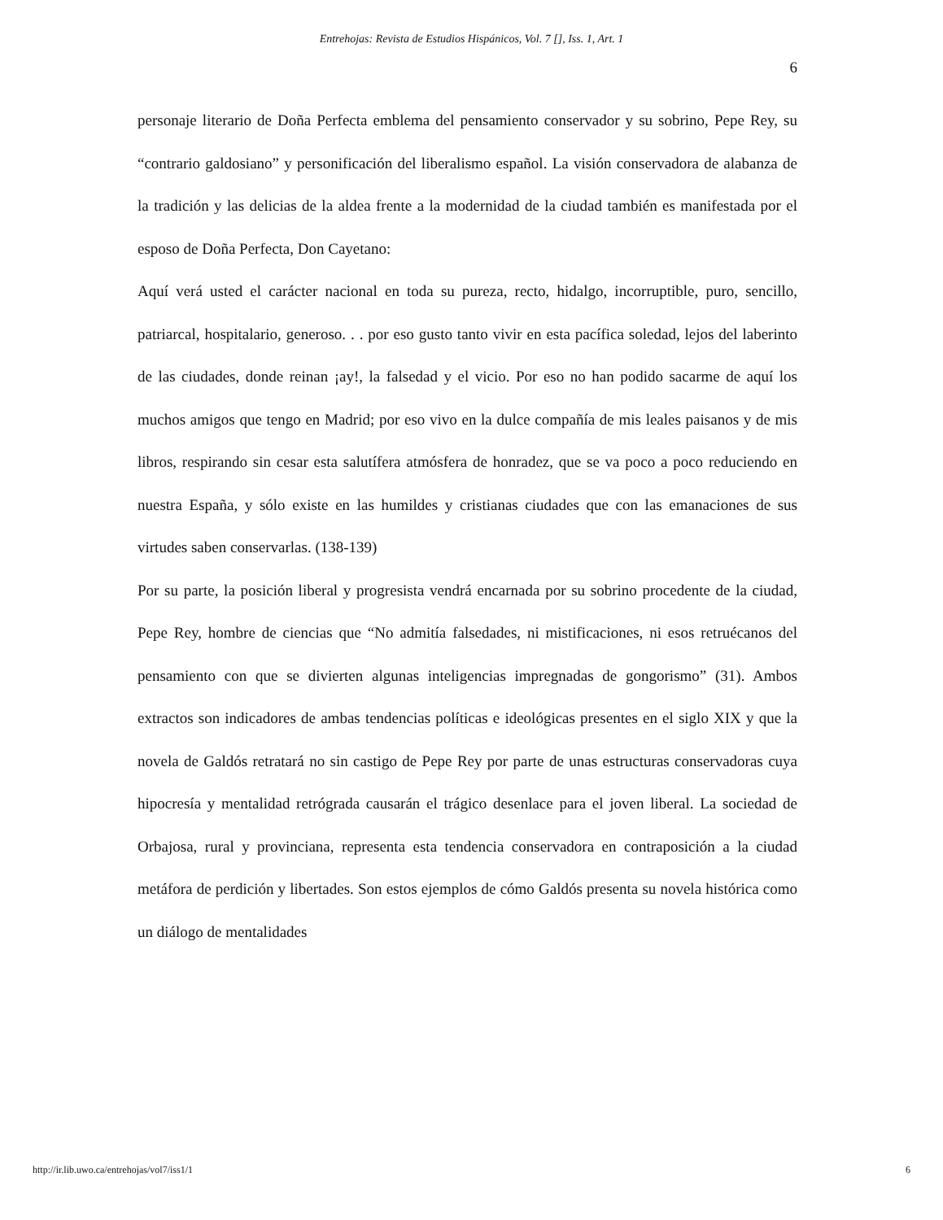Entrehojas: Revista de Estudios Hispánicos, Vol. 7 [], Iss. 1, Art. 1
6
personaje literario de Doña Perfecta emblema del pensamiento conservador y su sobrino, Pepe Rey, su “contrario galdosiano” y personificación del liberalismo español. La visión conservadora de alabanza de la tradición y las delicias de la aldea frente a la modernidad de la ciudad también es manifestada por el esposo de Doña Perfecta, Don Cayetano:
Aquí verá usted el carácter nacional en toda su pureza, recto, hidalgo, incorruptible, puro, sencillo, patriarcal, hospitalario, generoso. . . por eso gusto tanto vivir en esta pacífica soledad, lejos del laberinto de las ciudades, donde reinan ¡ay!, la falsedad y el vicio. Por eso no han podido sacarme de aquí los muchos amigos que tengo en Madrid; por eso vivo en la dulce compañía de mis leales paisanos y de mis libros, respirando sin cesar esta salutífera atmósfera de honradez, que se va poco a poco reduciendo en nuestra España, y sólo existe en las humildes y cristianas ciudades que con las emanaciones de sus virtudes saben conservarlas. (138-139)
Por su parte, la posición liberal y progresista vendrá encarnada por su sobrino procedente de la ciudad, Pepe Rey, hombre de ciencias que “No admitía falsedades, ni mistificaciones, ni esos retruécanos del pensamiento con que se divierten algunas inteligencias impregnadas de gongorismo” (31). Ambos extractos son indicadores de ambas tendencias políticas e ideológicas presentes en el siglo XIX y que la novela de Galdós retratará no sin castigo de Pepe Rey por parte de unas estructuras conservadoras cuya hipocresía y mentalidad retrógrada causarán el trágico desenlace para el joven liberal. La sociedad de Orbajosa, rural y provinciana, representa esta tendencia conservadora en contraposición a la ciudad metáfora de perdición y libertades. Son estos ejemplos de cómo Galdós presenta su novela histórica como un diálogo de mentalidades
http://ir.lib.uwo.ca/entrehojas/vol7/iss1/1 6